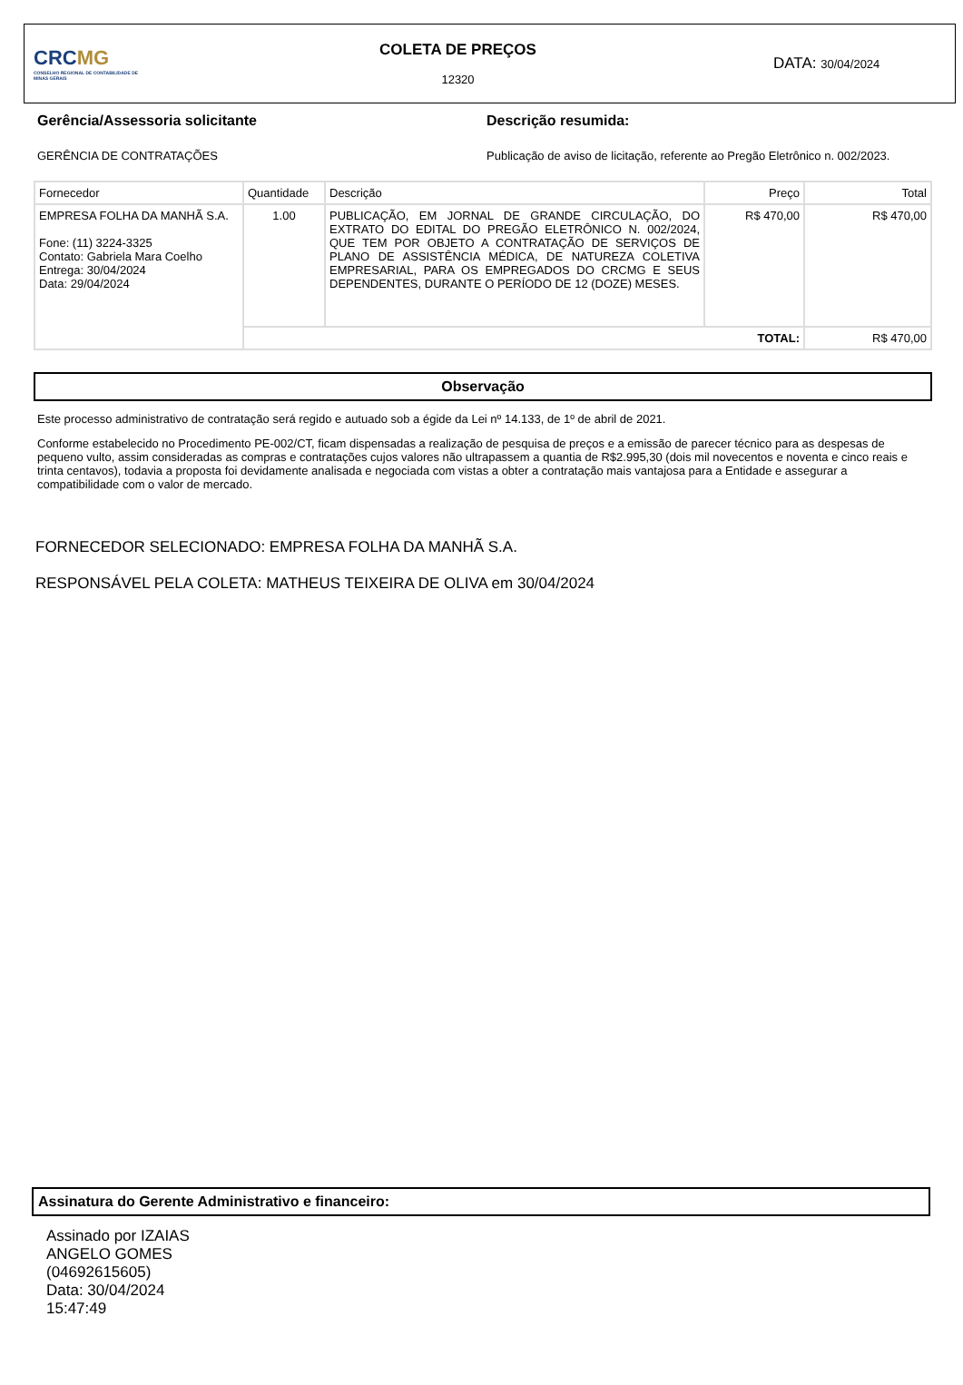CRC MG
CONSELHO REGIONAL DE CONTABILIDADE DE MINAS GERAIS
COLETA DE PREÇOS
12320
DATA: 30/04/2024
Gerência/Assessoria solicitante
GERÊNCIA DE CONTRATAÇÕES
Descrição resumida:
Publicação de aviso de licitação, referente ao Pregão Eletrônico n. 002/2023.
| Fornecedor | Quantidade | Descrição | Preço | Total |
| --- | --- | --- | --- | --- |
| EMPRESA FOLHA DA MANHÃ S.A. Fone: (11) 3224-3325 Contato: Gabriela Mara Coelho Entrega: 30/04/2024 Data: 29/04/2024 | 1.00 | PUBLICAÇÃO, EM JORNAL DE GRANDE CIRCULAÇÃO, DO EXTRATO DO EDITAL DO PREGÃO ELETRÔNICO N. 002/2024, QUE TEM POR OBJETO A CONTRATAÇÃO DE SERVIÇOS DE PLANO DE ASSISTÊNCIA MÉDICA, DE NATUREZA COLETIVA EMPRESARIAL, PARA OS EMPREGADOS DO CRCMG E SEUS DEPENDENTES, DURANTE O PERÍODO DE 12 (DOZE) MESES. | R$ 470,00 | R$ 470,00 |
| | TOTAL: | | | R$ 470,00 |
Observação
Este processo administrativo de contratação será regido e autuado sob a égide da Lei nº 14.133, de 1º de abril de 2021.
Conforme estabelecido no Procedimento PE-002/CT, ficam dispensadas a realização de pesquisa de preços e a emissão de parecer técnico para as despesas de pequeno vulto, assim consideradas as compras e contratações cujos valores não ultrapassem a quantia de R$2.995,30 (dois mil novecentos e noventa e cinco reais e trinta centavos), todavia a proposta foi devidamente analisada e negociada com vistas a obter a contratação mais vantajosa para a Entidade e assegurar a compatibilidade com o valor de mercado.
FORNECEDOR SELECIONADO: EMPRESA FOLHA DA MANHÃ S.A.
RESPONSÁVEL PELA COLETA: MATHEUS TEIXEIRA DE OLIVA em 30/04/2024
Assinatura do Gerente Administrativo e financeiro:
Assinado por IZAIAS ANGELO GOMES (04692615605)
Data: 30/04/2024
15:47:49